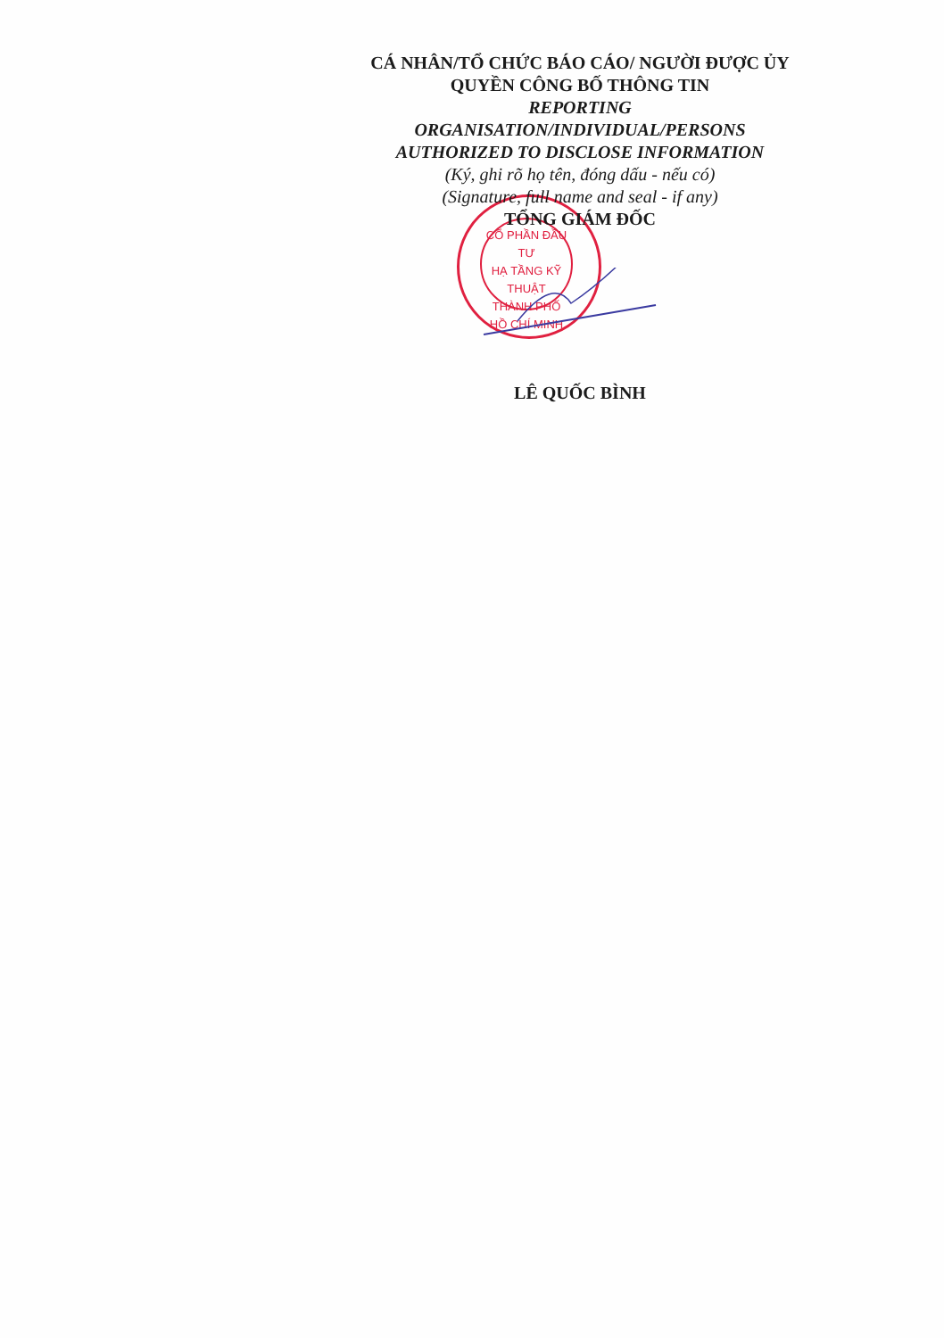CỔ PHẦN ĐẦU TƯ
HẠ TẦNG KỸ THUẬT
THÀNH PHỐ
HỒ CHÍ MINH
CÁ NHÂN/TỔ CHỨC BÁO CÁO/ NGƯỜI ĐƯỢC ỦY QUYỀN CÔNG BỐ THÔNG TIN
REPORTING
ORGANISATION/INDIVIDUAL/PERSONS
AUTHORIZED TO DISCLOSE INFORMATION
(Ký, ghi rõ họ tên, đóng dấu - nếu có)
(Signature, full name and seal - if any)
TỔNG GIÁM ĐỐC
LÊ QUỐC BÌNH